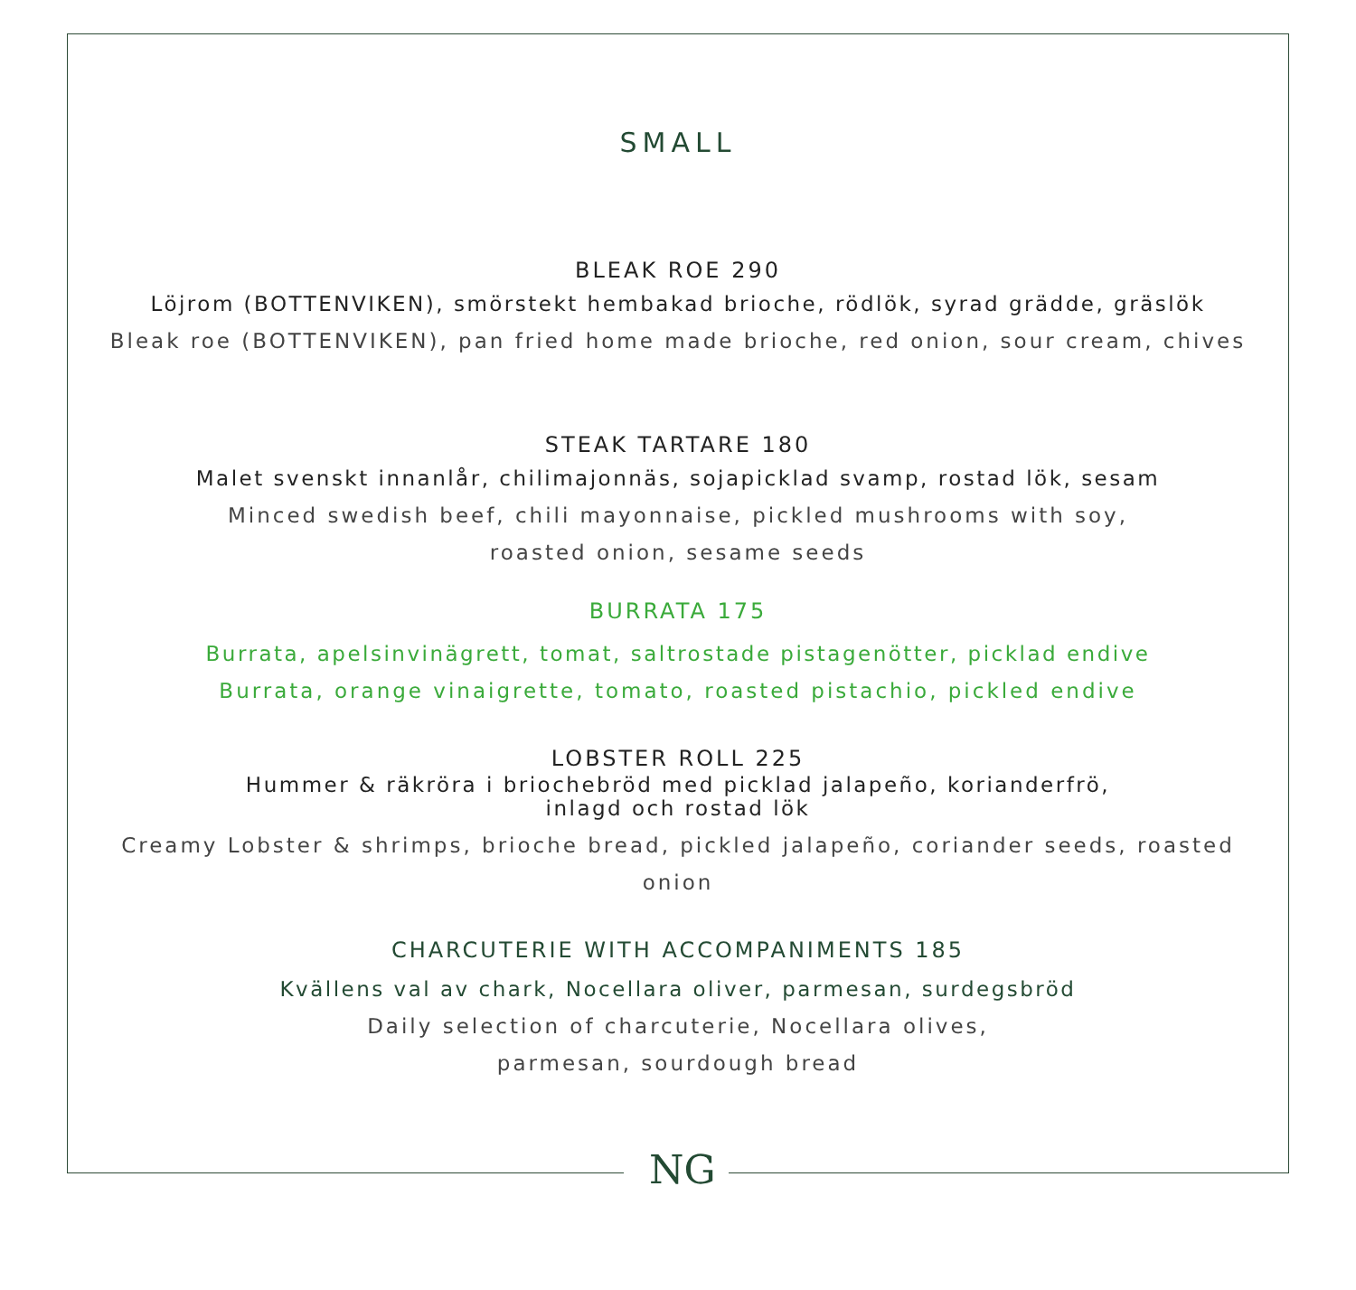SMALL
BLEAK ROE 290
Löjrom (BOTTENVIKEN), smörstekt hembakad brioche, rödlök, syrad grädde, gräslök
Bleak roe (BOTTENVIKEN), pan fried home made brioche, red onion, sour cream, chives
STEAK TARTARE 180
Malet svenskt innanlår, chilimajonnäs, sojapicklad svamp, rostad lök, sesam
Minced swedish beef, chili mayonnaise, pickled mushrooms with soy,
roasted onion, sesame seeds
BURRATA 175
Burrata, apelsinvinägrett, tomat, saltrostade pistagenötter, picklad endive
Burrata, orange vinaigrette, tomato, roasted pistachio, pickled endive
LOBSTER ROLL 225
Hummer & räkröra i briochebröd med picklad jalapeño, korianderfrö,
inlagd och rostad lök
Creamy Lobster & shrimps, brioche bread, pickled jalapeño, coriander seeds, roasted
onion
CHARCUTERIE WITH ACCOMPANIMENTS 185
Kvällens val av chark, Nocellara oliver, parmesan, surdegsbröd
Daily selection of charcuterie, Nocellara olives,
parmesan, sourdough bread
NG